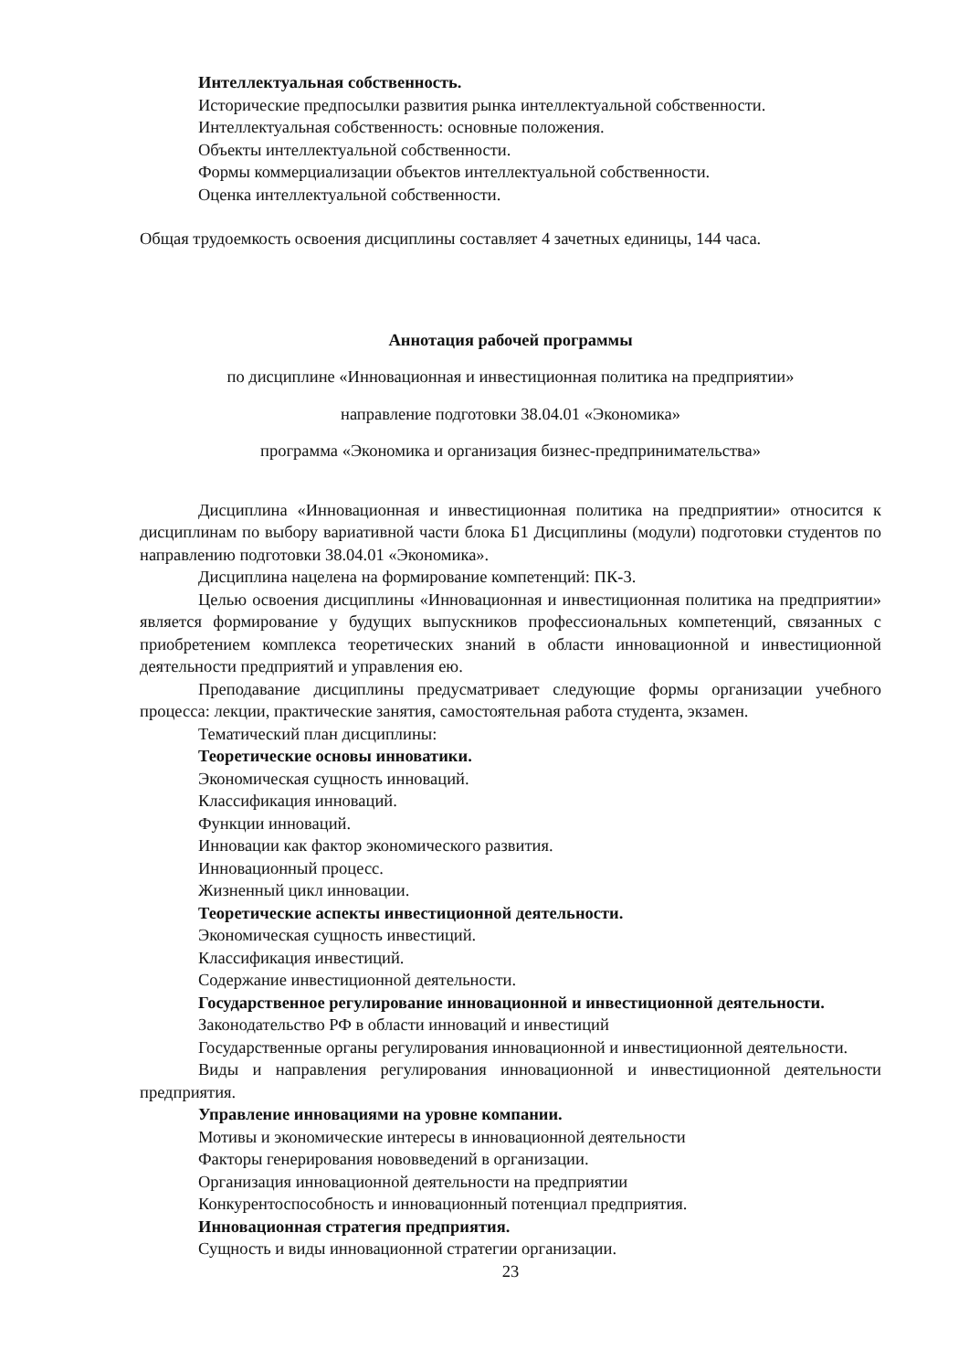Интеллектуальная собственность.
Исторические предпосылки развития рынка интеллектуальной собственности.
Интеллектуальная собственность: основные положения.
Объекты интеллектуальной собственности.
Формы коммерциализации объектов интеллектуальной собственности.
Оценка интеллектуальной собственности.
Общая трудоемкость освоения дисциплины составляет 4 зачетных единицы, 144 часа.
Аннотация рабочей программы
по дисциплине «Инновационная и инвестиционная политика на предприятии»
направление подготовки 38.04.01 «Экономика»
программа «Экономика и организация бизнес-предпринимательства»
Дисциплина «Инновационная и инвестиционная политика на предприятии» относится к дисциплинам по выбору вариативной части блока Б1 Дисциплины (модули) подготовки студентов по направлению подготовки 38.04.01 «Экономика».
Дисциплина нацелена на формирование компетенций: ПК-3.
Целью освоения дисциплины «Инновационная и инвестиционная политика на предприятии» является формирование у будущих выпускников профессиональных компетенций, связанных с приобретением комплекса теоретических знаний в области инновационной и инвестиционной деятельности предприятий и управления ею.
Преподавание дисциплины предусматривает следующие формы организации учебного процесса: лекции, практические занятия, самостоятельная работа студента, экзамен.
Тематический план дисциплины:
Теоретические основы инноватики.
Экономическая сущность инноваций.
Классификация инноваций.
Функции инноваций.
Инновации как фактор экономического развития.
Инновационный процесс.
Жизненный цикл инновации.
Теоретические аспекты инвестиционной деятельности.
Экономическая сущность инвестиций.
Классификация инвестиций.
Содержание инвестиционной деятельности.
Государственное регулирование инновационной и инвестиционной деятельности.
Законодательство РФ в области инноваций и инвестиций
Государственные органы регулирования инновационной и инвестиционной деятельности.
Виды и направления регулирования инновационной и инвестиционной деятельности предприятия.
Управление инновациями на уровне компании.
Мотивы и экономические интересы в инновационной деятельности
Факторы генерирования нововведений в организации.
Организация инновационной деятельности на предприятии
Конкурентоспособность и инновационный потенциал предприятия.
Инновационная стратегия предприятия.
Сущность и виды инновационной стратегии организации.
23